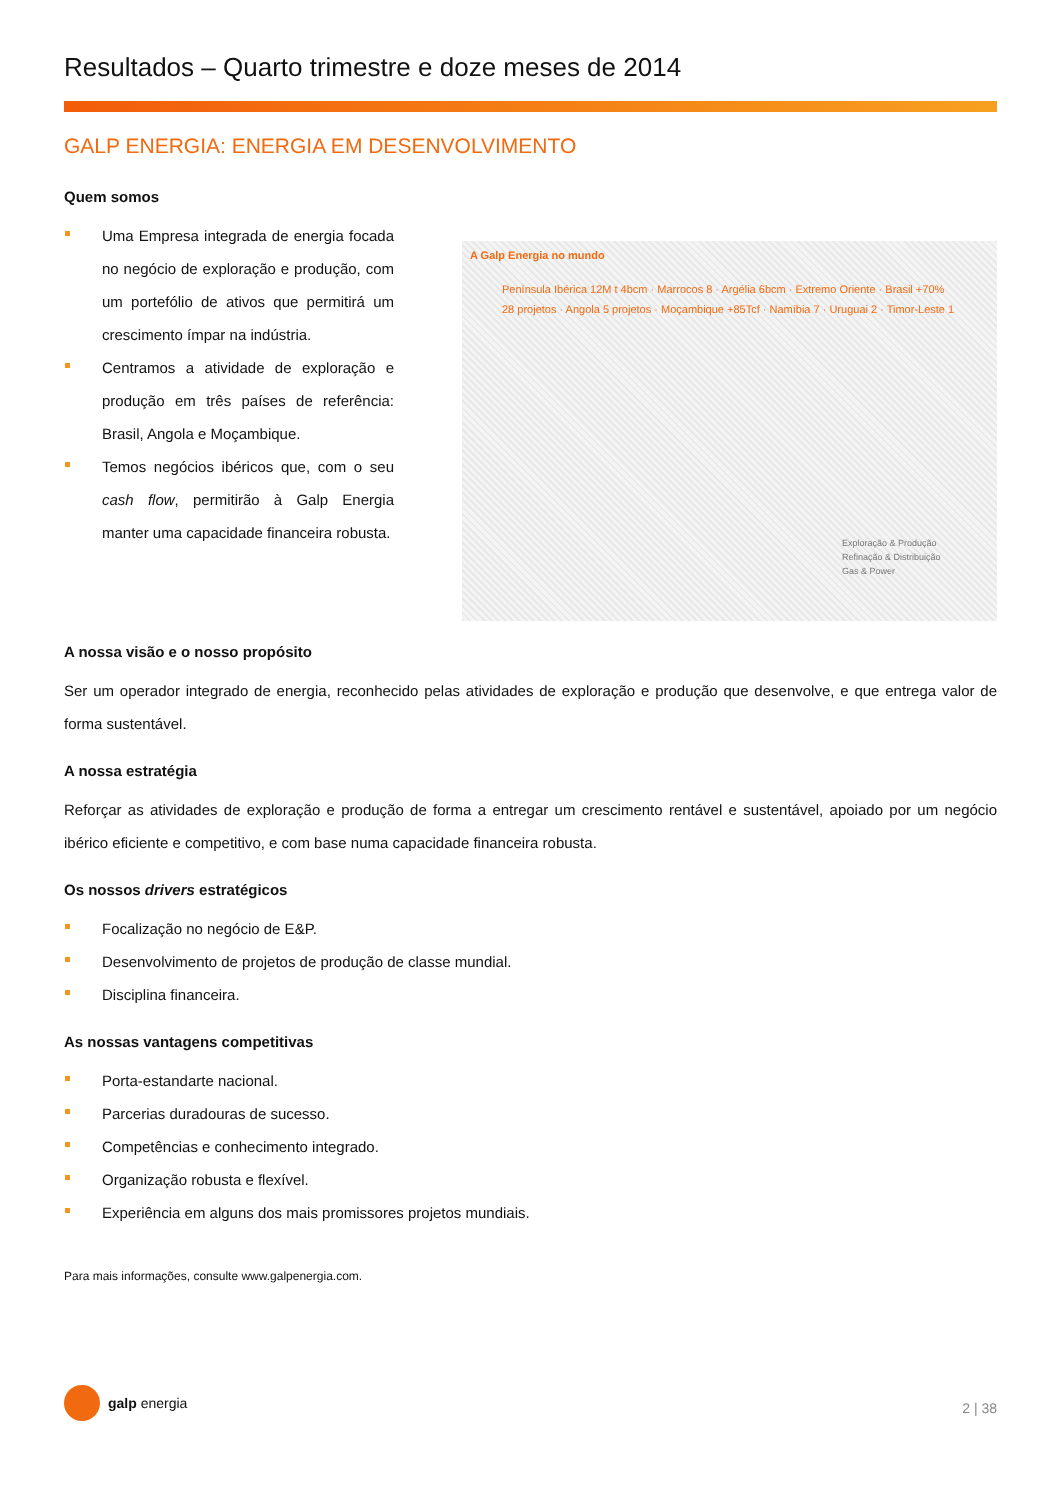Resultados – Quarto trimestre e doze meses de 2014
GALP ENERGIA: ENERGIA EM DESENVOLVIMENTO
Quem somos
Uma Empresa integrada de energia focada no negócio de exploração e produção, com um portefólio de ativos que permitirá um crescimento ímpar na indústria.
Centramos a atividade de exploração e produção em três países de referência: Brasil, Angola e Moçambique.
Temos negócios ibéricos que, com o seu cash flow, permitirão à Galp Energia manter uma capacidade financeira robusta.
A Galp Energia no mundo
Península Ibérica 12M t 4bcm · Marrocos 8 · Argélia 6bcm · Extremo Oriente · Brasil +70% 28 projetos · Angola 5 projetos · Moçambique +85Tcf · Namíbia 7 · Uruguai 2 · Timor-Leste 1
Exploração & Produção
Refinação & Distribuição
Gas & Power
A nossa visão e o nosso propósito
Ser um operador integrado de energia, reconhecido pelas atividades de exploração e produção que desenvolve, e que entrega valor de forma sustentável.
A nossa estratégia
Reforçar as atividades de exploração e produção de forma a entregar um crescimento rentável e sustentável, apoiado por um negócio ibérico eficiente e competitivo, e com base numa capacidade financeira robusta.
Os nossos drivers estratégicos
Focalização no negócio de E&P.
Desenvolvimento de projetos de produção de classe mundial.
Disciplina financeira.
As nossas vantagens competitivas
Porta-estandarte nacional.
Parcerias duradouras de sucesso.
Competências e conhecimento integrado.
Organização robusta e flexível.
Experiência em alguns dos mais promissores projetos mundiais.
Para mais informações, consulte www.galpenergia.com.
galp energia
2 | 38